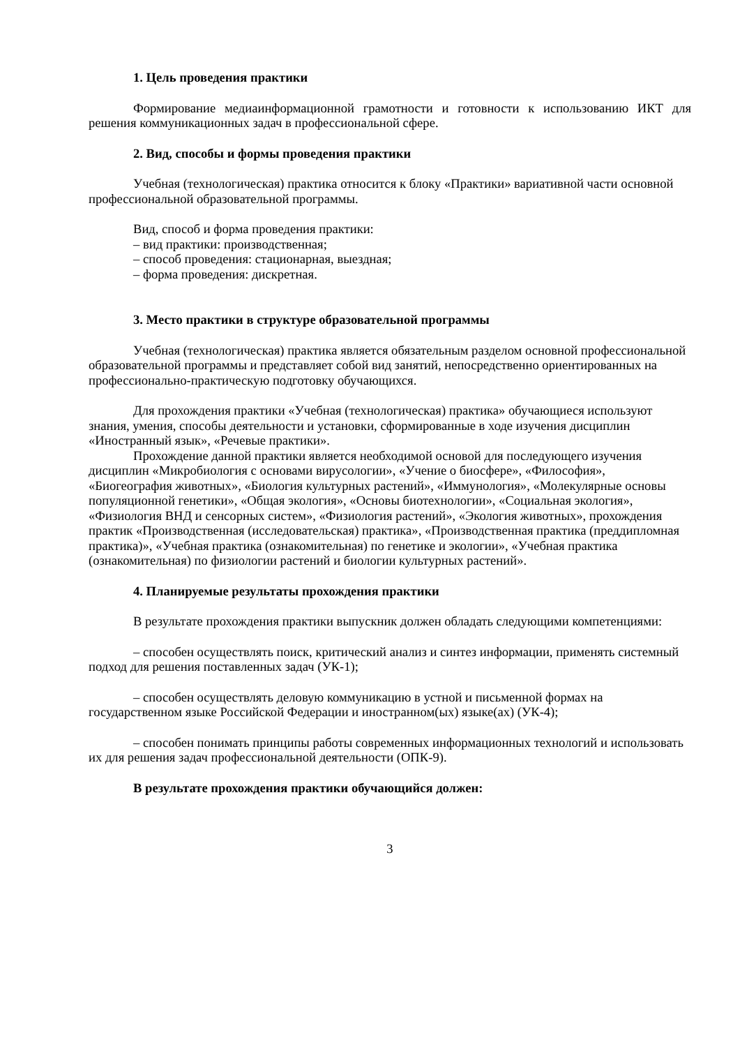1. Цель проведения практики
Формирование медиаинформационной грамотности и готовности к использованию ИКТ для решения коммуникационных задач в профессиональной сфере.
2. Вид, способы и формы проведения практики
Учебная (технологическая) практика относится к блоку «Практики» вариативной части основной профессиональной образовательной программы.
Вид, способ и форма проведения практики:
– вид практики: производственная;
– способ проведения: стационарная, выездная;
– форма проведения: дискретная.
3. Место практики в структуре образовательной программы
Учебная (технологическая) практика является обязательным разделом основной профессиональной образовательной программы и представляет собой вид занятий, непосредственно ориентированных на профессионально-практическую подготовку обучающихся.
Для прохождения практики «Учебная (технологическая) практика» обучающиеся используют знания, умения, способы деятельности и установки, сформированные в ходе изучения дисциплин «Иностранный язык», «Речевые практики».
Прохождение данной практики является необходимой основой для последующего изучения дисциплин «Микробиология с основами вирусологии», «Учение о биосфере», «Философия», «Биогеография животных», «Биология культурных растений», «Иммунология», «Молекулярные основы популяционной генетики», «Общая экология», «Основы биотехнологии», «Социальная экология», «Физиология ВНД и сенсорных систем», «Физиология растений», «Экология животных», прохождения практик «Производственная (исследовательская) практика», «Производственная практика (преддипломная практика)», «Учебная практика (ознакомительная) по генетике и экологии», «Учебная практика (ознакомительная) по физиологии растений и биологии культурных растений».
4. Планируемые результаты прохождения практики
В результате прохождения практики выпускник должен обладать следующими компетенциями:
– способен осуществлять поиск, критический анализ и синтез информации, применять системный подход для решения поставленных задач (УК-1);
– способен осуществлять деловую коммуникацию в устной и письменной формах на государственном языке Российской Федерации и иностранном(ых) языке(ах) (УК-4);
– способен понимать принципы работы современных информационных технологий и использовать их для решения задач профессиональной деятельности (ОПК-9).
В результате прохождения практики обучающийся должен:
3